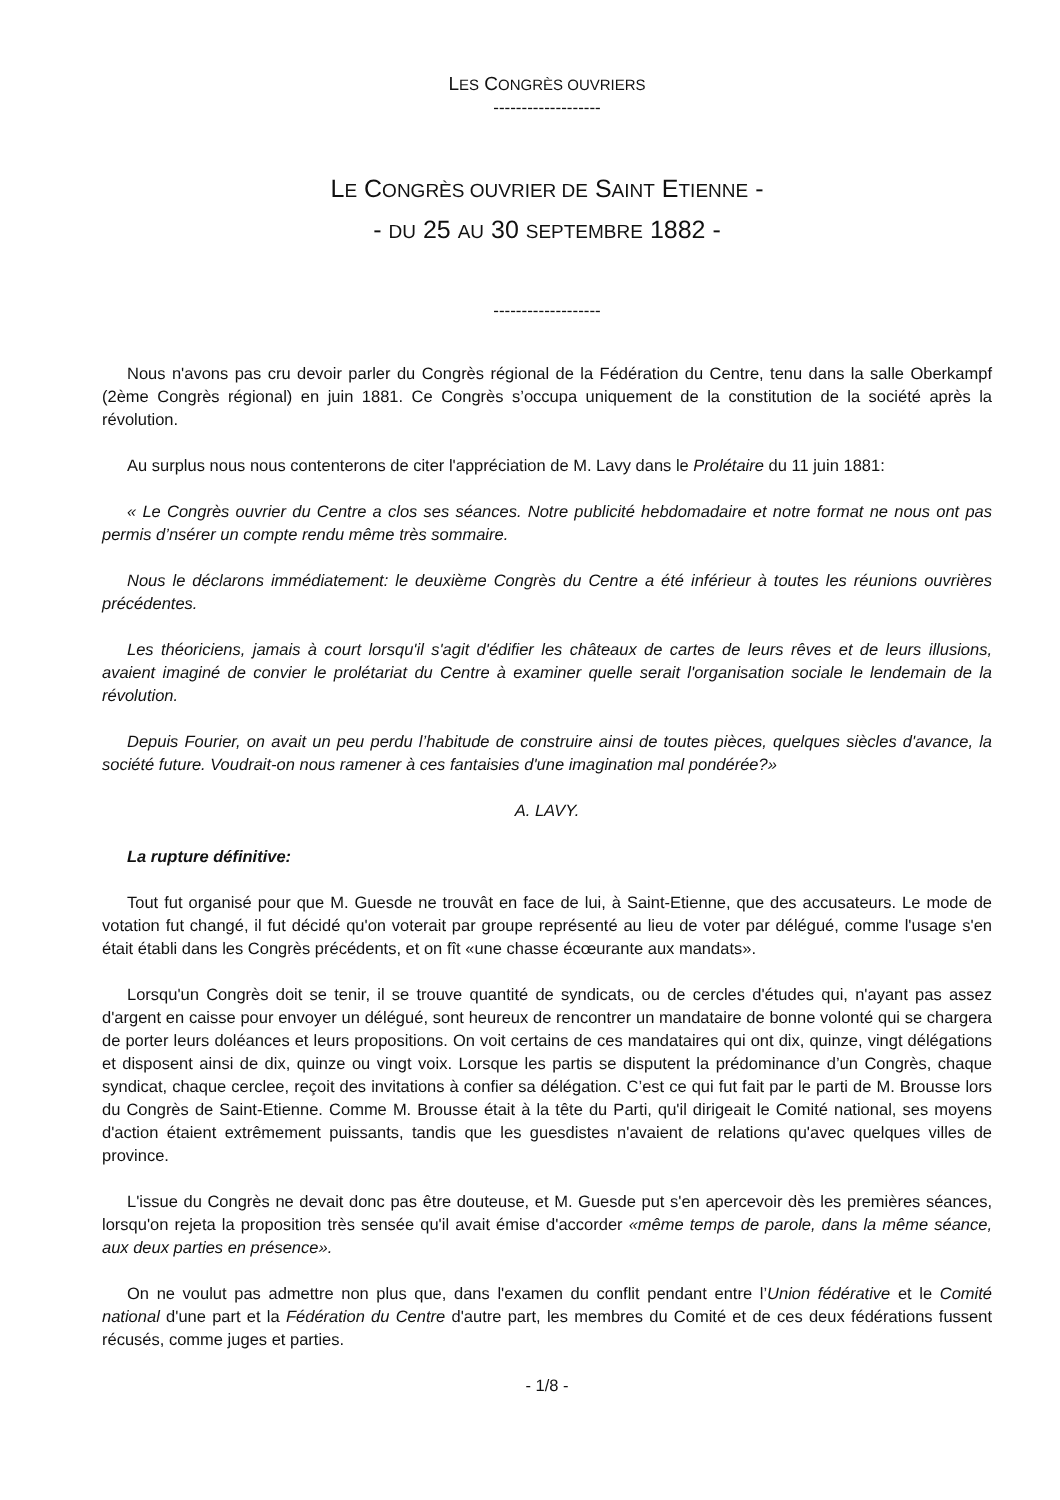LES CONGRÈS OUVRIERS
-------------------
LE CONGRÈS OUVRIER DE SAINT ETIENNE -
- DU 25 AU 30 SEPTEMBRE 1882 -
-------------------
Nous n'avons pas cru devoir parler du Congrès régional de la Fédération du Centre, tenu dans la salle Oberkampf (2ème Congrès régional) en juin 1881. Ce Congrès s’occupa uniquement de la constitution de la société après la révolution.
Au surplus nous nous contenterons de citer l'appréciation de M. Lavy dans le Prolétaire du 11 juin 1881:
« Le Congrès ouvrier du Centre a clos ses séances. Notre publicité hebdomadaire et notre format ne nous ont pas permis d’nsérer un compte rendu même très sommaire.
Nous le déclarons immédiatement: le deuxième Congrès du Centre a été inférieur à toutes les réunions ouvrières précédentes.
Les théoriciens, jamais à court lorsqu'il s'agit d'édifier les châteaux de cartes de leurs rêves et de leurs illusions, avaient imaginé de convier le prolétariat du Centre à examiner quelle serait l'organisation sociale le lendemain de la révolution.
Depuis Fourier, on avait un peu perdu l’habitude de construire ainsi de toutes pièces, quelques siècles d'avance, la société future. Voudrait-on nous ramener à ces fantaisies d'une imagination mal pondérée?»
A. LAVY.
La rupture définitive:
Tout fut organisé pour que M. Guesde ne trouvât en face de lui, à Saint-Etienne, que des accusateurs. Le mode de votation fut changé, il fut décidé qu'on voterait par groupe représenté au lieu de voter par délégué, comme l'usage s'en était établi dans les Congrès précédents, et on fît «une chasse écœurante aux mandats».
Lorsqu'un Congrès doit se tenir, il se trouve quantité de syndicats, ou de cercles d'études qui, n'ayant pas assez d'argent en caisse pour envoyer un délégué, sont heureux de rencontrer un mandataire de bonne volonté qui se chargera de porter leurs doléances et leurs propositions. On voit certains de ces mandataires qui ont dix, quinze, vingt délégations et disposent ainsi de dix, quinze ou vingt voix. Lorsque les partis se disputent la prédominance d’un Congrès, chaque syndicat, chaque cerclee, reçoit des invitations à confier sa délégation. C’est ce qui fut fait par le parti de M. Brousse lors du Congrès de Saint-Etienne. Comme M. Brousse était à la tête du Parti, qu'il dirigeait le Comité national, ses moyens d'action étaient extrêmement puissants, tandis que les guesdistes n'avaient de relations qu'avec quelques villes de province.
L'issue du Congrès ne devait donc pas être douteuse, et M. Guesde put s'en apercevoir dès les premières séances, lorsqu'on rejeta la proposition très sensée qu'il avait émise d'accorder «même temps de parole, dans la même séance, aux deux parties en présence».
On ne voulut pas admettre non plus que, dans l'examen du conflit pendant entre l’Union fédérative et le Comité national d'une part et la Fédération du Centre d'autre part, les membres du Comité et de ces deux fédérations fussent récusés, comme juges et parties.
- 1/8 -